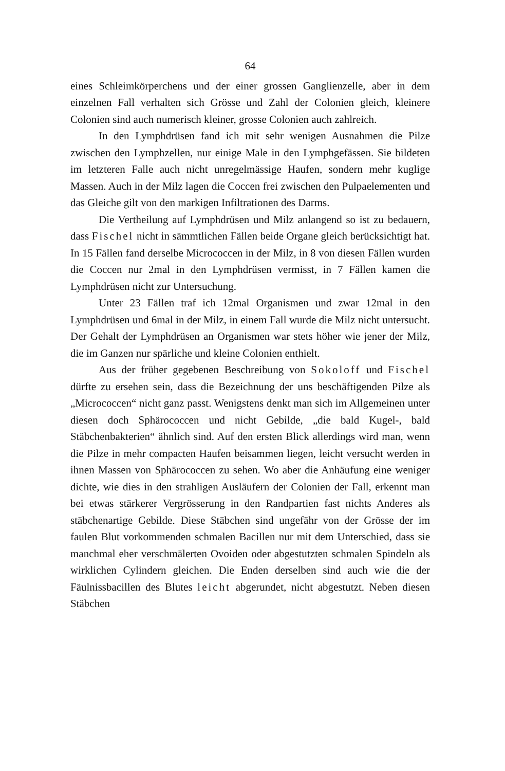64
eines Schleimkörperchens und der einer grossen Ganglienzelle, aber in dem einzelnen Fall verhalten sich Grösse und Zahl der Colonien gleich, kleinere Colonien sind auch numerisch kleiner, grosse Colonien auch zahlreich.
In den Lymphdrüsen fand ich mit sehr wenigen Ausnahmen die Pilze zwischen den Lymphzellen, nur einige Male in den Lymphgefässen. Sie bildeten im letzteren Falle auch nicht unregelmässige Haufen, sondern mehr kuglige Massen. Auch in der Milz lagen die Coccen frei zwischen den Pulpaelementen und das Gleiche gilt von den markigen Infiltrationen des Darms.
Die Vertheilung auf Lymphdrüsen und Milz anlangend so ist zu bedauern, dass Fischel nicht in sämmtlichen Fällen beide Organe gleich berücksichtigt hat. In 15 Fällen fand derselbe Micrococcen in der Milz, in 8 von diesen Fällen wurden die Coccen nur 2mal in den Lymphdrüsen vermisst, in 7 Fällen kamen die Lymphdrüsen nicht zur Untersuchung.
Unter 23 Fällen traf ich 12mal Organismen und zwar 12mal in den Lymphdrüsen und 6mal in der Milz, in einem Fall wurde die Milz nicht untersucht. Der Gehalt der Lymphdrüsen an Organismen war stets höher wie jener der Milz, die im Ganzen nur spärliche und kleine Colonien enthielt.
Aus der früher gegebenen Beschreibung von Sokoloff und Fischel dürfte zu ersehen sein, dass die Bezeichnung der uns beschäftigenden Pilze als „Micrococcen“ nicht ganz passt. Wenigstens denkt man sich im Allgemeinen unter diesen doch Sphärococcen und nicht Gebilde, „die bald Kugel-, bald Stäbchenbakterien“ ähnlich sind. Auf den ersten Blick allerdings wird man, wenn die Pilze in mehr compacten Haufen beisammen liegen, leicht versucht werden in ihnen Massen von Sphärococcen zu sehen. Wo aber die Anhäufung eine weniger dichte, wie dies in den strahligen Ausläufern der Colonien der Fall, erkennt man bei etwas stärkerer Vergrösserung in den Randpartien fast nichts Anderes als stäbchenartige Gebilde. Diese Stäbchen sind ungefähr von der Grösse der im faulen Blut vorkommenden schmalen Bacillen nur mit dem Unterschied, dass sie manchmal eher verschmälerten Ovoiden oder abgestutzten schmalen Spindeln als wirklichen Cylindern gleichen. Die Enden derselben sind auch wie die der Fäulnissbacillen des Blutes leicht abgerundet, nicht abgestutzt. Neben diesen Stäbchen